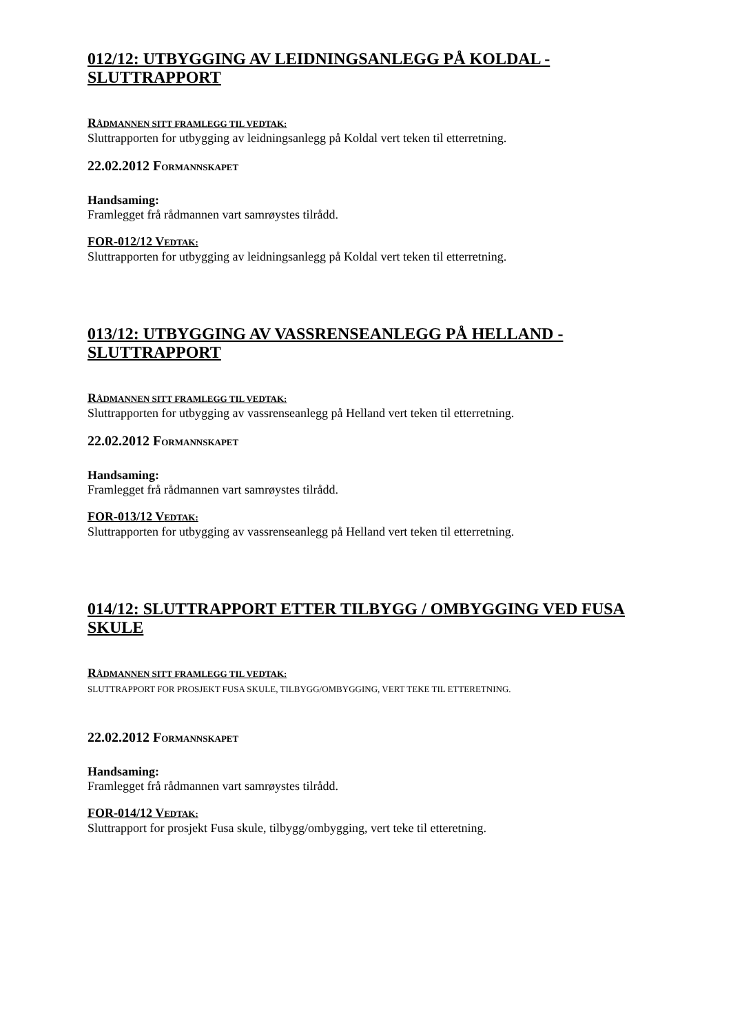012/12: UTBYGGING AV LEIDNINGSANLEGG PÅ KOLDAL - SLUTTRAPPORT
RÅDMANNEN SITT FRAMLEGG TIL VEDTAK:
Sluttrapporten for utbygging av leidningsanlegg på Koldal vert teken til etterretning.
22.02.2012 FORMANNSKAPET
Handsaming:
Framlegget frå rådmannen vart samrøystes tilrådd.
FOR-012/12 VEDTAK:
Sluttrapporten for utbygging av leidningsanlegg på Koldal vert teken til etterretning.
013/12: UTBYGGING AV VASSRENSEANLEGG PÅ HELLAND - SLUTTRAPPORT
RÅDMANNEN SITT FRAMLEGG TIL VEDTAK:
Sluttrapporten for utbygging av vassrenseanlegg på Helland vert teken til etterretning.
22.02.2012 FORMANNSKAPET
Handsaming:
Framlegget frå rådmannen vart samrøystes tilrådd.
FOR-013/12 VEDTAK:
Sluttrapporten for utbygging av vassrenseanlegg på Helland vert teken til etterretning.
014/12: SLUTTRAPPORT ETTER TILBYGG / OMBYGGING VED FUSA SKULE
RÅDMANNEN SITT FRAMLEGG TIL VEDTAK:
SLUTTRAPPORT FOR PROSJEKT FUSA SKULE, TILBYGG/OMBYGGING, VERT TEKE TIL ETTERETNING.
22.02.2012 FORMANNSKAPET
Handsaming:
Framlegget frå rådmannen vart samrøystes tilrådd.
FOR-014/12 VEDTAK:
Sluttrapport for prosjekt Fusa skule, tilbygg/ombygging, vert teke til etteretning.